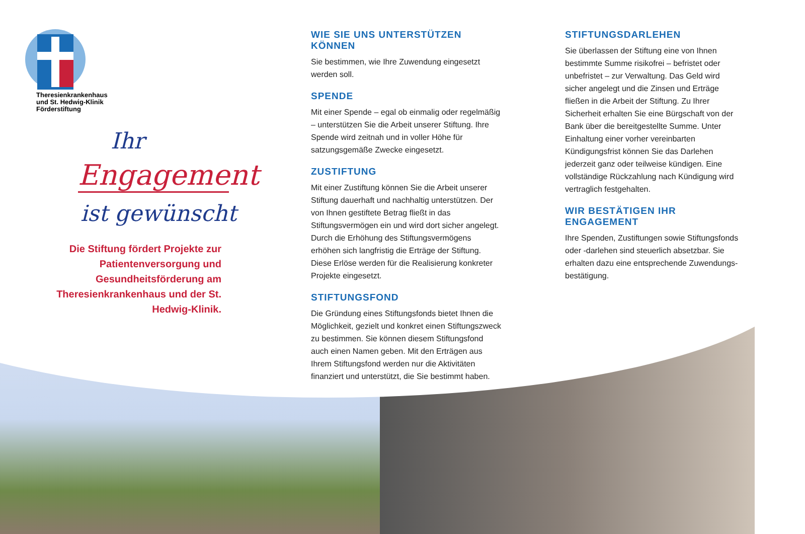Theresienkrankenhaus
und St. Hedwig-Klinik
Förderstiftung
Ihr
Engagement
ist gewünscht
Die Stiftung fördert Projekte zur Patientenversorgung und Gesundheitsförderung am Theresienkrankenhaus und der St. Hedwig-Klinik.
WIE SIE UNS UNTERSTÜTZEN KÖNNEN
Sie bestimmen, wie Ihre Zuwendung eingesetzt werden soll.
SPENDE
Mit einer Spende – egal ob einmalig oder regelmäßig – unterstützen Sie die Arbeit unserer Stiftung. Ihre Spende wird zeitnah und in voller Höhe für satzungsgemäße Zwecke eingesetzt.
ZUSTIFTUNG
Mit einer Zustiftung können Sie die Arbeit unserer Stiftung dauerhaft und nachhaltig unterstützen. Der von Ihnen gestiftete Betrag fließt in das Stiftungsvermögen ein und wird dort sicher angelegt. Durch die Erhöhung des Stiftungsvermögens erhöhen sich langfristig die Erträge der Stiftung. Diese Erlöse werden für die Realisierung konkreter Projekte eingesetzt.
STIFTUNGSFOND
Die Gründung eines Stiftungsfonds bietet Ihnen die Möglichkeit, gezielt und konkret einen Stiftungszweck zu bestimmen. Sie können diesem Stiftungsfond auch einen Namen geben. Mit den Erträgen aus Ihrem Stiftungsfond werden nur die Aktivitäten finanziert und unterstützt, die Sie bestimmt haben.
STIFTUNGSDARLEHEN
Sie überlassen der Stiftung eine von Ihnen bestimm­te Summe risikofrei – befristet oder unbefristet – zur Verwaltung. Das Geld wird sicher angelegt und die Zinsen und Erträge fließen in die Arbeit der Stiftung. Zu Ihrer Sicherheit erhalten Sie eine Bürgschaft von der Bank über die bereitgestellte Summe. Unter Einhaltung einer vorher vereinbarten Kündigungs­frist können Sie das Darlehen jederzeit ganz oder teilweise kündigen. Eine vollständige Rückzahlung nach Kündigung wird vertraglich festgehalten.
WIR BESTÄTIGEN IHR ENGAGEMENT
Ihre Spenden, Zustiftungen sowie Stiftungsfonds oder -darlehen sind steuerlich absetzbar. Sie erhalten dazu eine entsprechende Zuwendungs­bestätigung.